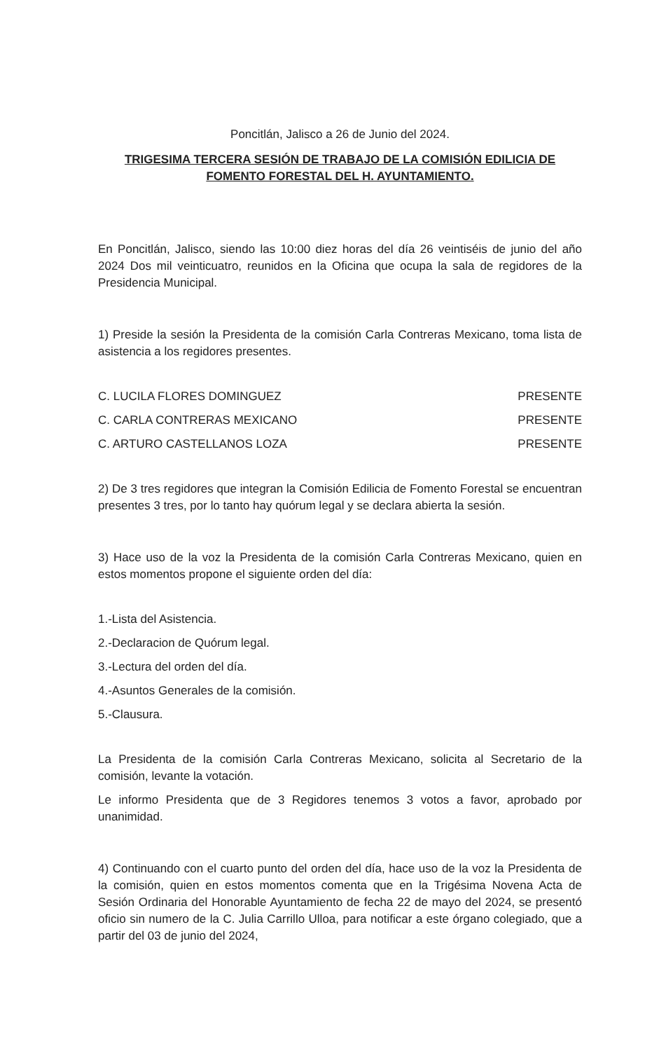Poncitlán, Jalisco a 26 de Junio del 2024.
TRIGESIMA TERCERA SESIÓN DE TRABAJO DE LA COMISIÓN EDILICIA DE FOMENTO FORESTAL DEL H. AYUNTAMIENTO.
En Poncitlán, Jalisco, siendo las 10:00 diez horas del día 26 veintiséis de junio del año 2024 Dos mil veinticuatro, reunidos en la Oficina que ocupa la sala de regidores de la Presidencia Municipal.
1) Preside la sesión la Presidenta de la comisión Carla Contreras Mexicano, toma lista de asistencia a los regidores presentes.
C. LUCILA FLORES DOMINGUEZ PRESENTE
C. CARLA CONTRERAS MEXICANO PRESENTE
C. ARTURO CASTELLANOS LOZA PRESENTE
2) De 3 tres regidores que integran la Comisión Edilicia de Fomento Forestal se encuentran presentes 3 tres, por lo tanto hay quórum legal y se declara abierta la sesión.
3) Hace uso de la voz la Presidenta de la comisión Carla Contreras Mexicano, quien en estos momentos propone el siguiente orden del día:
1.-Lista del Asistencia.
2.-Declaracion de Quórum legal.
3.-Lectura del orden del día.
4.-Asuntos Generales de la comisión.
5.-Clausura.
La Presidenta de la comisión Carla Contreras Mexicano, solicita al Secretario de la comisión, levante la votación.
Le informo Presidenta que de 3 Regidores tenemos 3 votos a favor, aprobado por unanimidad.
4) Continuando con el cuarto punto del orden del día, hace uso de la voz la Presidenta de la comisión, quien en estos momentos comenta que en la Trigésima Novena Acta de Sesión Ordinaria del Honorable Ayuntamiento de fecha 22 de mayo del 2024, se presentó oficio sin numero de la C. Julia Carrillo Ulloa, para notificar a este órgano colegiado, que a partir del 03 de junio del 2024,